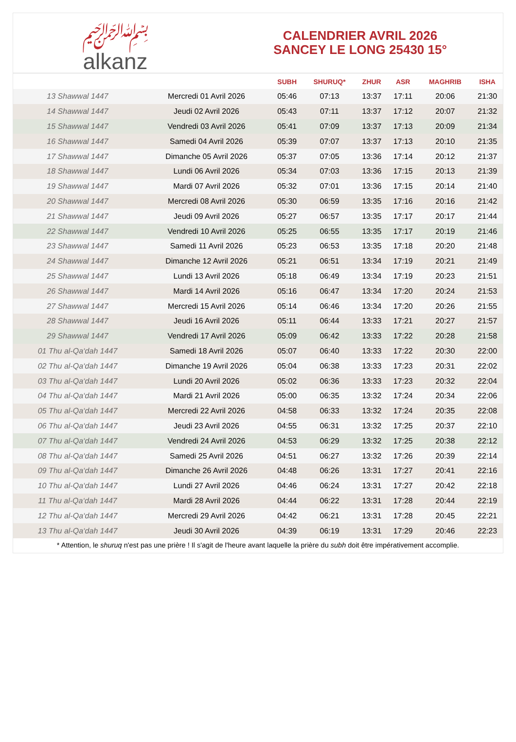﷽
alkanz
CALENDRIER AVRIL 2026
SANCEY LE LONG 25430 15°
| | | SUBH | SHURUQ* | ZHUR | ASR | MAGHRIB | ISHA |
| --- | --- | --- | --- | --- | --- | --- | --- |
| 13 Shawwal 1447 | Mercredi 01 Avril 2026 | 05:46 | 07:13 | 13:37 | 17:11 | 20:06 | 21:30 |
| 14 Shawwal 1447 | Jeudi 02 Avril 2026 | 05:43 | 07:11 | 13:37 | 17:12 | 20:07 | 21:32 |
| 15 Shawwal 1447 | Vendredi 03 Avril 2026 | 05:41 | 07:09 | 13:37 | 17:13 | 20:09 | 21:34 |
| 16 Shawwal 1447 | Samedi 04 Avril 2026 | 05:39 | 07:07 | 13:37 | 17:13 | 20:10 | 21:35 |
| 17 Shawwal 1447 | Dimanche 05 Avril 2026 | 05:37 | 07:05 | 13:36 | 17:14 | 20:12 | 21:37 |
| 18 Shawwal 1447 | Lundi 06 Avril 2026 | 05:34 | 07:03 | 13:36 | 17:15 | 20:13 | 21:39 |
| 19 Shawwal 1447 | Mardi 07 Avril 2026 | 05:32 | 07:01 | 13:36 | 17:15 | 20:14 | 21:40 |
| 20 Shawwal 1447 | Mercredi 08 Avril 2026 | 05:30 | 06:59 | 13:35 | 17:16 | 20:16 | 21:42 |
| 21 Shawwal 1447 | Jeudi 09 Avril 2026 | 05:27 | 06:57 | 13:35 | 17:17 | 20:17 | 21:44 |
| 22 Shawwal 1447 | Vendredi 10 Avril 2026 | 05:25 | 06:55 | 13:35 | 17:17 | 20:19 | 21:46 |
| 23 Shawwal 1447 | Samedi 11 Avril 2026 | 05:23 | 06:53 | 13:35 | 17:18 | 20:20 | 21:48 |
| 24 Shawwal 1447 | Dimanche 12 Avril 2026 | 05:21 | 06:51 | 13:34 | 17:19 | 20:21 | 21:49 |
| 25 Shawwal 1447 | Lundi 13 Avril 2026 | 05:18 | 06:49 | 13:34 | 17:19 | 20:23 | 21:51 |
| 26 Shawwal 1447 | Mardi 14 Avril 2026 | 05:16 | 06:47 | 13:34 | 17:20 | 20:24 | 21:53 |
| 27 Shawwal 1447 | Mercredi 15 Avril 2026 | 05:14 | 06:46 | 13:34 | 17:20 | 20:26 | 21:55 |
| 28 Shawwal 1447 | Jeudi 16 Avril 2026 | 05:11 | 06:44 | 13:33 | 17:21 | 20:27 | 21:57 |
| 29 Shawwal 1447 | Vendredi 17 Avril 2026 | 05:09 | 06:42 | 13:33 | 17:22 | 20:28 | 21:58 |
| 01 Thu al-Qa‘dah 1447 | Samedi 18 Avril 2026 | 05:07 | 06:40 | 13:33 | 17:22 | 20:30 | 22:00 |
| 02 Thu al-Qa‘dah 1447 | Dimanche 19 Avril 2026 | 05:04 | 06:38 | 13:33 | 17:23 | 20:31 | 22:02 |
| 03 Thu al-Qa‘dah 1447 | Lundi 20 Avril 2026 | 05:02 | 06:36 | 13:33 | 17:23 | 20:32 | 22:04 |
| 04 Thu al-Qa‘dah 1447 | Mardi 21 Avril 2026 | 05:00 | 06:35 | 13:32 | 17:24 | 20:34 | 22:06 |
| 05 Thu al-Qa‘dah 1447 | Mercredi 22 Avril 2026 | 04:58 | 06:33 | 13:32 | 17:24 | 20:35 | 22:08 |
| 06 Thu al-Qa‘dah 1447 | Jeudi 23 Avril 2026 | 04:55 | 06:31 | 13:32 | 17:25 | 20:37 | 22:10 |
| 07 Thu al-Qa‘dah 1447 | Vendredi 24 Avril 2026 | 04:53 | 06:29 | 13:32 | 17:25 | 20:38 | 22:12 |
| 08 Thu al-Qa‘dah 1447 | Samedi 25 Avril 2026 | 04:51 | 06:27 | 13:32 | 17:26 | 20:39 | 22:14 |
| 09 Thu al-Qa‘dah 1447 | Dimanche 26 Avril 2026 | 04:48 | 06:26 | 13:31 | 17:27 | 20:41 | 22:16 |
| 10 Thu al-Qa‘dah 1447 | Lundi 27 Avril 2026 | 04:46 | 06:24 | 13:31 | 17:27 | 20:42 | 22:18 |
| 11 Thu al-Qa‘dah 1447 | Mardi 28 Avril 2026 | 04:44 | 06:22 | 13:31 | 17:28 | 20:44 | 22:19 |
| 12 Thu al-Qa‘dah 1447 | Mercredi 29 Avril 2026 | 04:42 | 06:21 | 13:31 | 17:28 | 20:45 | 22:21 |
| 13 Thu al-Qa‘dah 1447 | Jeudi 30 Avril 2026 | 04:39 | 06:19 | 13:31 | 17:29 | 20:46 | 22:23 |
* Attention, le shuruq n'est pas une prière ! Il s'agit de l'heure avant laquelle la prière du subh doit être impérativement accomplie.